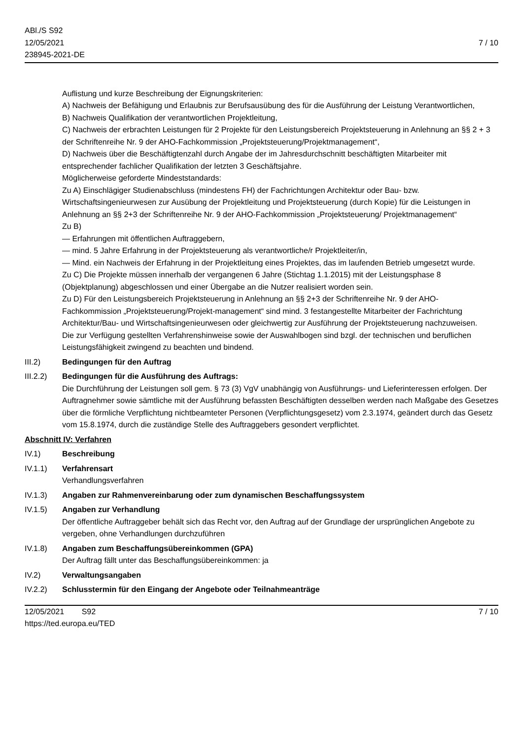ABl./S S92
12/05/2021
238945-2021-DE
7 / 10
Auflistung und kurze Beschreibung der Eignungskriterien:
A) Nachweis der Befähigung und Erlaubnis zur Berufsausübung des für die Ausführung der Leistung Verantwortlichen,
B) Nachweis Qualifikation der verantwortlichen Projektleitung,
C) Nachweis der erbrachten Leistungen für 2 Projekte für den Leistungsbereich Projektsteuerung in Anlehnung an §§ 2 + 3 der Schriftenreihe Nr. 9 der AHO-Fachkommission „Projektsteuerung/Projektmanagement“,
D) Nachweis über die Beschäftigtenzahl durch Angabe der im Jahresdurchschnitt beschäftigten Mitarbeiter mit entsprechender fachlicher Qualifikation der letzten 3 Geschäftsjahre.
Möglicherweise geforderte Mindeststandards:
Zu A) Einschlägiger Studienabschluss (mindestens FH) der Fachrichtungen Architektur oder Bau- bzw. Wirtschaftsingenieurwesen zur Ausübung der Projektleitung und Projektsteuerung (durch Kopie) für die Leistungen in Anlehnung an §§ 2+3 der Schriftenreihe Nr. 9 der AHO-Fachkommission „Projektsteuerung/ Projektmanagement“
Zu B)
— Erfahrungen mit öffentlichen Auftraggebern,
— mind. 5 Jahre Erfahrung in der Projektsteuerung als verantwortliche/r Projektleiter/in,
— Mind. ein Nachweis der Erfahrung in der Projektleitung eines Projektes, das im laufenden Betrieb umgesetzt wurde.
Zu C) Die Projekte müssen innerhalb der vergangenen 6 Jahre (Stichtag 1.1.2015) mit der Leistungsphase 8 (Objektplanung) abgeschlossen und einer Übergabe an die Nutzer realisiert worden sein.
Zu D) Für den Leistungsbereich Projektsteuerung in Anlehnung an §§ 2+3 der Schriftenreihe Nr. 9 der AHO- Fachkommission „Projektsteuerung/Projekt-management“ sind mind. 3 festangestellte Mitarbeiter der Fachrichtung Architektur/Bau- und Wirtschaftsingenieurwesen oder gleichwertig zur Ausführung der Projektsteuerung nachzuweisen.
Die zur Verfügung gestellten Verfahrenshinweise sowie der Auswahlbogen sind bzgl. der technischen und beruflichen Leistungsfähigkeit zwingend zu beachten und bindend.
III.2) Bedingungen für den Auftrag
III.2.2)
Bedingungen für die Ausführung des Auftrags:
Die Durchführung der Leistungen soll gem. § 73 (3) VgV unabhängig von Ausführungs- und Lieferinteressen erfolgen. Der Auftragnehmer sowie sämtliche mit der Ausführung befassten Beschäftigten desselben werden nach Maßgabe des Gesetzes über die förmliche Verpflichtung nichtbeamteter Personen (Verpflichtungsgesetz) vom 2.3.1974, geändert durch das Gesetz vom 15.8.1974, durch die zuständige Stelle des Auftraggebers gesondert verpflichtet.
Abschnitt IV: Verfahren
IV.1) Beschreibung
IV.1.1) Verfahrensart
Verhandlungsverfahren
IV.1.3) Angaben zur Rahmenvereinbarung oder zum dynamischen Beschaffungssystem
IV.1.5) Angaben zur Verhandlung
Der öffentliche Auftraggeber behält sich das Recht vor, den Auftrag auf der Grundlage der ursprünglichen Angebote zu vergeben, ohne Verhandlungen durchzuführen
IV.1.8) Angaben zum Beschaffungsübereinkommen (GPA)
Der Auftrag fällt unter das Beschaffungsübereinkommen: ja
IV.2) Verwaltungsangaben
IV.2.2) Schlusstermin für den Eingang der Angebote oder Teilnahmeanträge
12/05/2021 S92
https://ted.europa.eu/TED
7 / 10